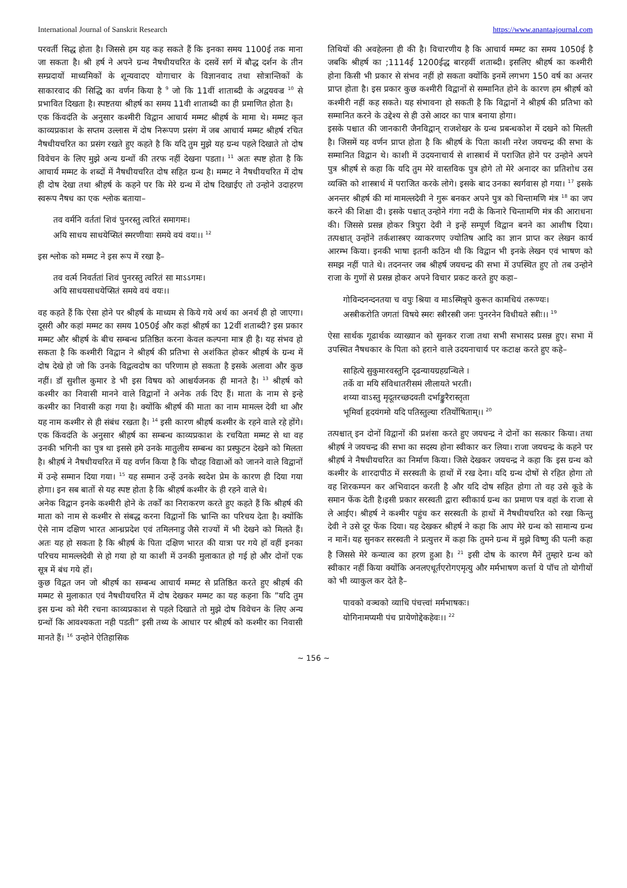International Journal of Sanskrit Research https://www.anantaajournal.com
परवर्ती सिद्ध होता है। जिससे हम यह कह सकते हैं कि इनका समय 1100ई तक माना जा सकता है। श्री हर्ष ने अपने ग्रन्थ नैषधीयचरित के दसवें सर्ग में बौद्ध दर्शन के तीन सम्प्रदायों माध्यमिकों के शून्यवादए योगाचार के विज्ञानवाद तथा सोत्रान्तिकों के साकारवाद की सिद्धि का वर्णन किया है <sup>9</sup> जो कि 11वीं शाताब्दी के अद्वयवज्र <sup>10</sup> से प्रभावित दिखता है। स्पष्टतया श्रीहर्ष का समय 11वी शाताब्दी का ही प्रमाणित होता है।
एक किंवदंति के अनुसार कश्मीरी विद्वान आचार्य मम्मट श्रीहर्ष के मामा थे। मम्मट कृत काव्यप्रकाश के सप्तम उल्लास में दोष निरूपण प्रसंग में जब आचार्य मम्मट श्रीहर्ष रचित नैषधीयचरित का प्रसंग रखते हुए कहते है कि यदि तुम मुझे यह ग्रन्थ पहले दिखाते तो दोष विवेचन के लिए मुझे अन्य ग्रन्थों की तरफ नहीं देखना पडता। <sup>11</sup> अतः स्पष्ट होता है कि आचार्य मम्मट के शब्दों में नैषधीयचरित दोष सहित ग्रन्थ है। मम्मट ने नैषधीयचरित में दोष ही दोष देखा तथा श्रीहर्ष के कहने पर कि मेरे ग्रन्थ में दोष दिखाईए तो उन्होने उदाहरण स्वरूप नैषध का एक श्लोक बताया–
तव वर्मनि वर्ततां शिवं पुनरस्तु त्वरितं समागमः।
अयि साधय साधयेप्सितं स्मरणीयाः समये वयं वयः।। <sup>12</sup>
इस श्लोक को मम्मट ने इस रूप में रखा है–
तव वर्त्म निवर्ततां शिवं पुनरस्तु त्वरितं सा माऽऽगमः।
अयि साधयसाधयेप्सितं समये वयं वयः।।
वह कहते हैं कि ऐसा होने पर श्रीहर्ष के माध्यम से किये गये अर्थ का अनर्थ ही हो जाएगा। दूसरी और कहां मम्मट का समय 1050ई और कहां श्रीहर्ष का 12वीं शताब्दी? इस प्रकार मम्मट और श्रीहर्ष के बीच सम्बन्ध प्रतिष्ठित करना केवल कल्पना मात्र ही है। यह संभव हो सकता है कि कश्मीरी विद्वान ने श्रीहर्ष की प्रतिभा से अशंकित होकर श्रीहर्ष के ग्रन्थ में दोष देखे हो जो कि उनके विद्वत्वदोष का परिणाम हो सकता है इसके अलावा और कुछ नहीं। डॉ सुशील कुमार डे भी इस विषय को आश्चर्यजनक ही मानते है। <sup>13</sup> श्रीहर्ष को कश्मीर का निवासी मानने वाले विद्वानों ने अनेक तर्क दिए हैं। माता के नाम से इन्हे कश्मीर का निवासी कहा गया है। क्योंकि श्रीहर्ष की माता का नाम मामल्ल देवी था और यह नाम कश्मीर से ही संबंध रखता है। <sup>14</sup> इसी कारण श्रीहर्ष कश्मीर के रहने वाले रहे होंगे। एक किंवदंति के अनुसार श्रीहर्ष का सम्बन्ध काव्यप्रकाश के रचयिता मम्मट से था वह उनकी भगिनी का पुत्र था इससे हमे उनके मातुलीय सम्बन्ध का प्रस्फुटन देखने को मिलता है। श्रीहर्ष ने नैषधीयचरित में यह वर्णन किया है कि चौदह विद्याओं को जानने वाले विद्वानों में उन्हे सम्मान दिया गया। <sup>15</sup> यह सम्मान उन्हें उनके स्वदेश प्रेम के कारण ही दिया गया होगा। इन सब बातों से यह स्पष्ट होता है कि श्रीहर्ष कश्मीर के ही रहने वाले थे।
अनेक विद्वान इनके कश्मीरी होने के तर्कों का निराकरण करते हुए कहते हैं कि श्रीहर्ष की माता को नाम से कश्मीर से संबद्ध करना विद्वानों कि भ्रान्ति का परिचय देता है। क्योंकि ऐसे नाम दक्षिण भारत आन्ध्रप्रदेश एवं तमिलनाडु जैसे राज्यों में भी देखने को मिलते हैं। अतः यह हो सकता है कि श्रीहर्ष के पिता दक्षिण भारत की यात्रा पर गये हों वहीं इनका परिचय मामल्लदेवी से हो गया हो या काशी में उनकी मुलाकात हो गई हो और दोनों एक सूत्र में बंध गये हों।
कुछ विद्वत जन जो श्रीहर्ष का सम्बन्ध आचार्य मम्मट से प्रतिष्ठित करते हुए श्रीहर्ष की मम्मट से मुलाकात एवं नैषधीयचरित में दोष देखकर मम्मट का यह कहना कि ”यदि तुम इस ग्रन्थ को मेरी रचना काव्यप्रकाश से पहले दिखाते तो मुझे दोष विवेचन के लिए अन्य ग्रन्थों कि आवश्यकता नही पडती” इसी तथ्य के आधार पर श्रीहर्ष को कश्मीर का निवासी मानते हैं। <sup>16</sup> उन्होने ऐतिहासिक
तिथियों की अवहेलना ही की है। विचारणीय है कि आचार्य मम्मट का समय 1050ई है जबकि श्रीहर्ष का ;1114ई 1200ईद्ध बारहवीं शताब्दी। इसलिए श्रीहर्ष का कश्मीरी होना किसी भी प्रकार से संभव नहीं हो सकता क्योंकि इनमें लगभग 150 वर्ष का अन्तर प्राप्त होता है। इस प्रकार कुछ कश्मीरी विद्वानों से सम्मानित होने के कारण हम श्रीहर्ष को कश्मीरी नहीं कह सकते। यह संभावना हो सकती है कि विद्वानों ने श्रीहर्ष की प्रतिभा को सम्मानित करने के उद्देश्य से ही उसे आदर का पात्र बनाया होगा।
इसके पश्चात की जानकारी जैनविद्वान् राजशेखर के ग्रन्थ प्रबन्धकोश में दखने को मिलती है। जिसमें यह वर्णन प्राप्त होता है कि श्रीहर्ष के पिता काशी नरेश जयचन्द्र की सभा के सम्मानित विद्वान थे। काशी में उदयनाचार्य से शास्त्रार्थ में पराजित होने पर उन्होने अपने पुत्र श्रीहर्ष से कहा कि यदि तुम मेरे वास्तविक पुत्र होगे तो मेरे अनादर का प्रतिशोध उस व्यक्ति को शास्त्रार्थ में पराजित करके लोगे। इसके बाद उनका स्वर्गवास हो गया। <sup>17</sup> इसके अनन्तर श्रीहर्ष की मां मामल्लदेवी ने गुरू बनकर अपने पुत्र को चिन्तामणि मंत्र <sup>18</sup> का जप करने की शिक्षा दी। इसके पश्चात् उन्होने गंगा नदी के किनारे चिन्तामणि मंत्र की आराधना की। जिससे प्रसन्न होकर त्रिपुरा देवी ने इन्हें सम्पूर्ण विद्वान बनने का आशीष दिया। तत्पश्चात् उन्होंने तर्कशास्त्रए व्याकरणए ज्योतिष आदि का ज्ञान प्राप्त कर लेखन कार्य आरम्भ किया। इनकी भाषा इतनी कठिन थी कि विद्वान भी इनके लेखन एवं भाषण को समझ नहीं पाते थे। तदनन्तर जब श्रीहर्ष जयचन्द्र की सभा में उपस्थित हुए तो तब उन्होने राजा के गुणों से प्रसन्न होकर अपने विचार प्रकट करते हुए कहा–
गोविन्दनन्दनतया च वपुः श्रिया व माऽस्मिन्नृपे कुरूत कामधियं तरूण्यः।
अस्त्रीकरोति जगतां विषये स्मरः स्त्रीरस्त्री जनः पुनरनेन विधीयते स्त्रीः।। <sup>19</sup>
ऐसा सार्थक गूढार्थक व्याख्यान को सुनकर राजा तथा सभी सभासद प्रसन्न हुए। सभा में उपस्थित नैषधकार के पिता को हराने वाले उदयनाचार्य पर कटाक्ष करते हुए कहे–
साहित्ये सुकुमारवस्तुनि दृढन्यायग्रहग्रन्थिले ।
तर्के वा मयि संविधातरीसमं लीलायते भरती।
शय्या वाऽस्तु मृदूतरच्छदवती दर्भाङ्कुरैरास्तृता
भूमिर्वा हृदयंगमो यदि पतिस्तुल्या रतिर्योषिताम्।। <sup>20</sup>
तत्पश्चात् इन दोनों विद्वानों की प्रशंसा करते हुए जयचन्द्र ने दोनों का सत्कार किया। तथा श्रीहर्ष ने जयचन्द्र की सभा का सदस्य होना स्वीकार कर लिया। राजा जयचन्द्र के कहने पर श्रीहर्ष ने नैषधीयचरित का निर्माण किया। जिसे देखकर जयचन्द्र ने कहा कि इस ग्रन्थ को कश्मीर के शारदापीठ में सरस्वती के हाथों में रख देना। यदि ग्रन्थ दोषों से रहित होगा तो वह शिरकम्पन कर अभिवादन करती है और यदि दोष सहित होगा तो वह उसे कूडे के समान फेंक देती है।इसी प्रकार सरस्वती द्वारा स्वीकार्य ग्रन्थ का प्रमाण पत्र वहां के राजा से ले आईए। श्रीहर्ष ने कश्मीर पहुंच कर सरस्वती के हाथों में नैषधीयचरित को रखा किन्तु देवी ने उसे दूर फेंक दिया। यह देखकर श्रीहर्ष ने कहा कि आप मेरे ग्रन्थ को सामान्य ग्रन्थ न मानें। यह सुनकर सरस्वती ने प्रत्युत्तर में कहा कि तुमने ग्रन्थ में मुझे विष्णु की पत्नी कहा है जिससे मेरे कन्यात्व का हरण हुआ है। <sup>21</sup> इसी दोष के कारण मैनें तुम्हारे ग्रन्थ को स्वीकार नहीं किया क्योंकि अनलएधूर्तएरोगएमृत्यु और मर्मभाषण कर्त्ता ये पॉच तो योगीयों को भी व्याकुल कर देते है–
पावको वञ्चको व्याधि पंचत्त्वां मर्मभाषकः।
योगिनामप्यमी पंच प्रायेणोद्देकहेवः।। <sup>22</sup>
~ 156 ~